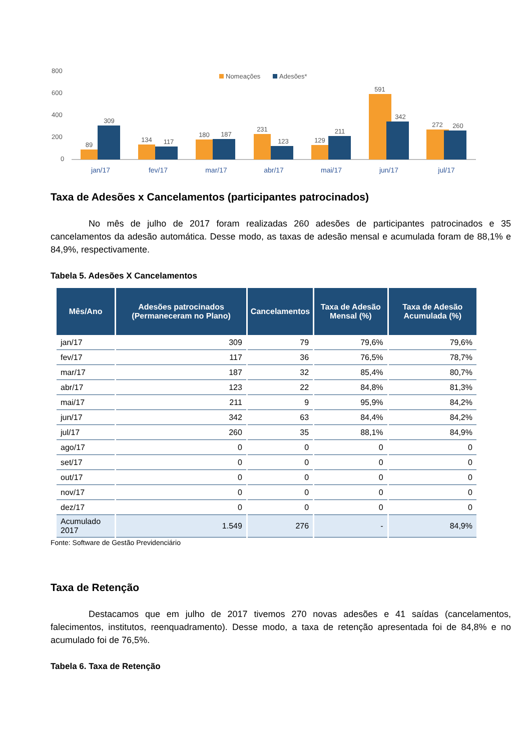800
600
400
200
0
Nomeações
Adesões*
89
309
134
117
180
187
231
123
129
211
591
342
272
260
jan/17
fev/17
mar/17
abr/17
mai/17
jun/17
jul/17
Taxa de Adesões x Cancelamentos (participantes patrocinados)
No mês de julho de 2017 foram realizadas 260 adesões de participantes patrocinados e 35 cancelamentos da adesão automática. Desse modo, as taxas de adesão mensal e acumulada foram de 88,1% e 84,9%, respectivamente.
Tabela 5. Adesões X Cancelamentos
| Mês/Ano | Adesões patrocinados (Permaneceram no Plano) | Cancelamentos | Taxa de Adesão Mensal (%) | Taxa de Adesão Acumulada (%) |
| --- | --- | --- | --- | --- |
| jan/17 | 309 | 79 | 79,6% | 79,6% |
| fev/17 | 117 | 36 | 76,5% | 78,7% |
| mar/17 | 187 | 32 | 85,4% | 80,7% |
| abr/17 | 123 | 22 | 84,8% | 81,3% |
| mai/17 | 211 | 9 | 95,9% | 84,2% |
| jun/17 | 342 | 63 | 84,4% | 84,2% |
| jul/17 | 260 | 35 | 88,1% | 84,9% |
| ago/17 | 0 | 0 | 0 | 0 |
| set/17 | 0 | 0 | 0 | 0 |
| out/17 | 0 | 0 | 0 | 0 |
| nov/17 | 0 | 0 | 0 | 0 |
| dez/17 | 0 | 0 | 0 | 0 |
| Acumulado 2017 | 1.549 | 276 | - | 84,9% |
Fonte: Software de Gestão Previdenciário
Taxa de Retenção
Destacamos que em julho de 2017 tivemos 270 novas adesões e 41 saídas (cancelamentos, falecimentos, institutos, reenquadramento). Desse modo, a taxa de retenção apresentada foi de 84,8% e no acumulado foi de 76,5%.
Tabela 6. Taxa de Retenção